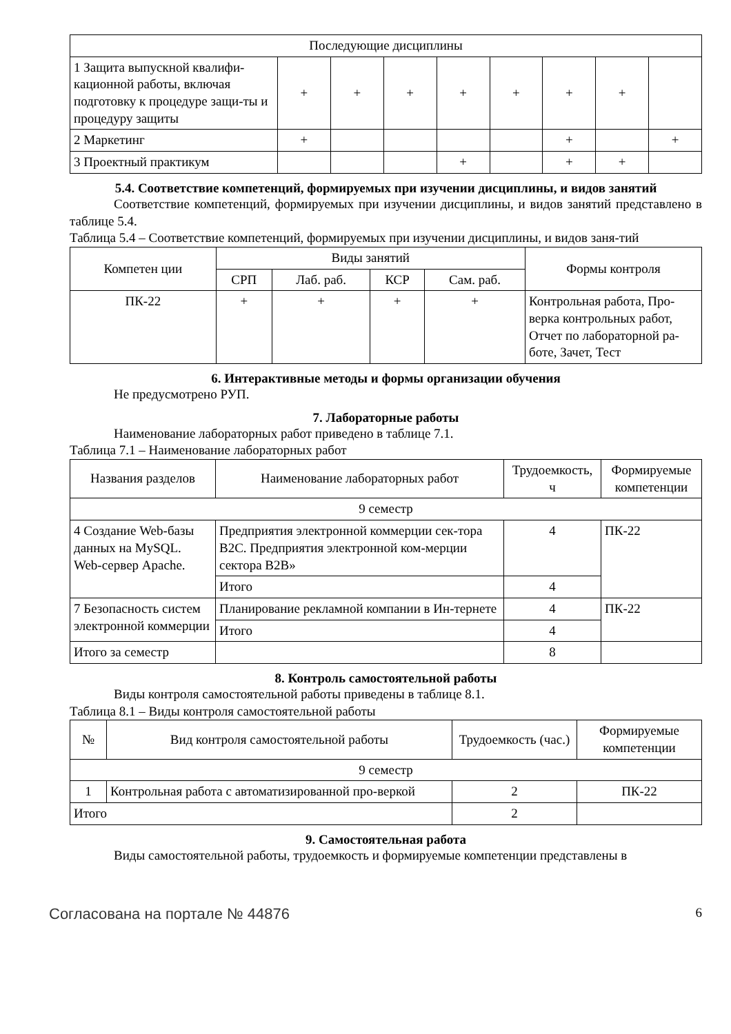| Последующие дисциплины | | | | | | | | |
| 1 Защита выпускной квалифи-кационной работы, включая подготовку к процедуре защи-ты и процедуру защиты | + | + | + | + | + | + | + | |
| 2 Маркетинг | + | | | | | + | | + |
| 3 Проектный практикум | | | | + | | + | + | |
5.4. Соответствие компетенций, формируемых при изучении дисциплины, и видов занятий
Соответствие компетенций, формируемых при изучении дисциплины, и видов занятий представлено в таблице 5.4.
Таблица 5.4 – Соответствие компетенций, формируемых при изучении дисциплины, и видов заня-тий
| Компетен ции | Виды занятий | | | | Формы контроля |
| | СРП | Лаб. раб. | КСР | Сам. раб. | |
| ПК-22 | + | + | + | + | Контрольная работа, Про-верка контрольных работ, Отчет по лабораторной ра-боте, Зачет, Тест |
6. Интерактивные методы и формы организации обучения
Не предусмотрено РУП.
7. Лабораторные работы
Наименование лабораторных работ приведено в таблице 7.1.
Таблица 7.1 – Наименование лабораторных работ
| Названия разделов | Наименование лабораторных работ | Трудоемкость, ч | Формируемые компетенции |
| 9 семестр | | | |
| 4 Создание Web-базы данных на MySQL. Web-сервер Apache. | Предприятия электронной коммерции сек-тора B2C. Предприятия электронной ком-мерции сектора B2B» | 4 | ПК-22 |
| | Итого | 4 | |
| 7 Безопасность систем электронной коммерции | Планирование рекламной компании в Ин-тернете | 4 | ПК-22 |
| | Итого | 4 | |
| Итого за семестр | | 8 | |
8. Контроль самостоятельной работы
Виды контроля самостоятельной работы приведены в таблице 8.1.
Таблица 8.1 – Виды контроля самостоятельной работы
| № | Вид контроля самостоятельной работы | Трудоемкость (час.) | Формируемые компетенции |
| 9 семестр | | | |
| 1 | Контрольная работа с автоматизированной про-веркой | 2 | ПК-22 |
| Итого | | 2 | |
9. Самостоятельная работа
Виды самостоятельной работы, трудоемкость и формируемые компетенции представлены в
Согласована на портале № 44876 6